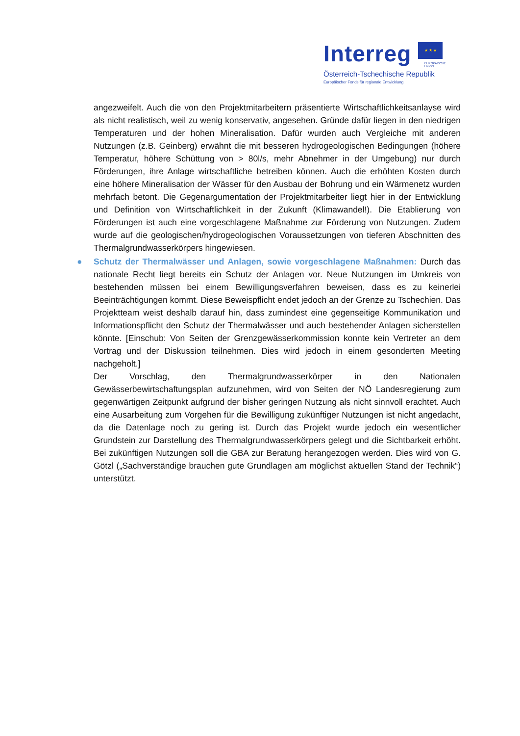Interreg ★ ★ ★
EUROPÄISCHE UNION
Österreich-Tschechische Republik
Europäischer Fonds für regionale Entwicklung
angezweifelt. Auch die von den Projektmitarbeitern präsentierte Wirtschaftlichkeitsanlayse wird als nicht realistisch, weil zu wenig konservativ, angesehen. Gründe dafür liegen in den niedrigen Temperaturen und der hohen Mineralisation. Dafür wurden auch Vergleiche mit anderen Nutzungen (z.B. Geinberg) erwähnt die mit besseren hydrogeologischen Bedingungen (höhere Temperatur, höhere Schüttung von > 80l/s, mehr Abnehmer in der Umgebung) nur durch Förderungen, ihre Anlage wirtschaftliche betreiben können. Auch die erhöhten Kosten durch eine höhere Mineralisation der Wässer für den Ausbau der Bohrung und ein Wärmenetz wurden mehrfach betont. Die Gegenargumentation der Projektmitarbeiter liegt hier in der Entwicklung und Definition von Wirtschaftlichkeit in der Zukunft (Klimawandel!). Die Etablierung von Förderungen ist auch eine vorgeschlagene Maßnahme zur Förderung von Nutzungen. Zudem wurde auf die geologischen/hydrogeologischen Voraussetzungen von tieferen Abschnitten des Thermalgrundwasserkörpers hingewiesen.
● Schutz der Thermalwässer und Anlagen, sowie vorgeschlagene Maßnahmen: Durch das nationale Recht liegt bereits ein Schutz der Anlagen vor. Neue Nutzungen im Umkreis von bestehenden müssen bei einem Bewilligungsverfahren beweisen, dass es zu keinerlei Beeinträchtigungen kommt. Diese Beweispflicht endet jedoch an der Grenze zu Tschechien. Das Projektteam weist deshalb darauf hin, dass zumindest eine gegenseitige Kommunikation und Informationspflicht den Schutz der Thermalwässer und auch bestehender Anlagen sicherstellen könnte. [Einschub: Von Seiten der Grenzgewässerkommission konnte kein Vertreter an dem Vortrag und der Diskussion teilnehmen. Dies wird jedoch in einem gesonderten Meeting nachgeholt.]
Der Vorschlag, den Thermalgrundwasserkörper in den Nationalen Gewässerbewirtschaftungsplan aufzunehmen, wird von Seiten der NÖ Landesregierung zum gegenwärtigen Zeitpunkt aufgrund der bisher geringen Nutzung als nicht sinnvoll erachtet. Auch eine Ausarbeitung zum Vorgehen für die Bewilligung zukünftiger Nutzungen ist nicht angedacht, da die Datenlage noch zu gering ist. Durch das Projekt wurde jedoch ein wesentlicher Grundstein zur Darstellung des Thermalgrundwasserkörpers gelegt und die Sichtbarkeit erhöht. Bei zukünftigen Nutzungen soll die GBA zur Beratung herangezogen werden. Dies wird von G. Götzl („Sachverständige brauchen gute Grundlagen am möglichst aktuellen Stand der Technik“) unterstützt.